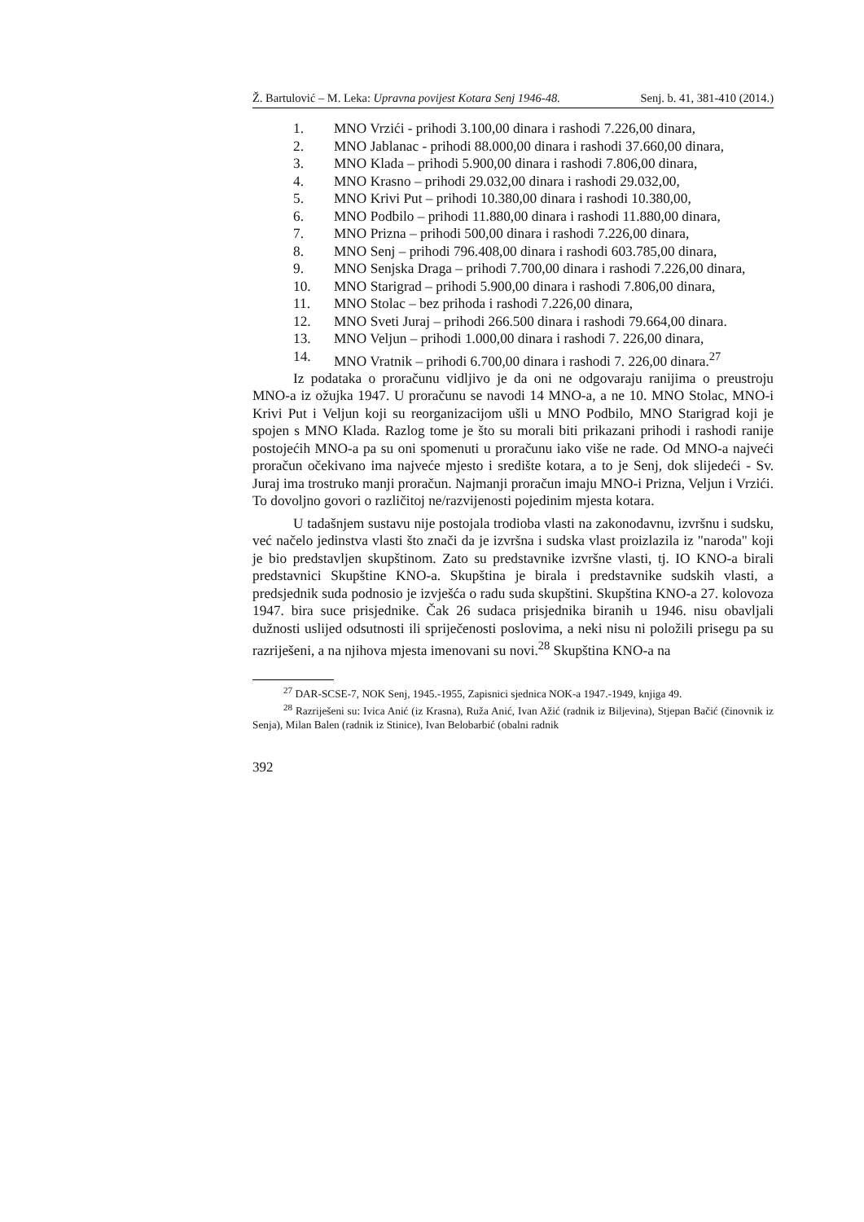Ž. Bartulović – M. Leka: Upravna povijest Kotara Senj 1946-48. Senj. b. 41, 381-410 (2014.)
1. MNO Vrzići - prihodi 3.100,00 dinara i rashodi 7.226,00 dinara,
2. MNO Jablanac - prihodi 88.000,00 dinara i rashodi 37.660,00 dinara,
3. MNO Klada – prihodi 5.900,00 dinara i rashodi 7.806,00 dinara,
4. MNO Krasno – prihodi 29.032,00 dinara i rashodi 29.032,00,
5. MNO Krivi Put – prihodi 10.380,00 dinara i rashodi 10.380,00,
6. MNO Podbilo – prihodi 11.880,00 dinara i rashodi 11.880,00 dinara,
7. MNO Prizna – prihodi 500,00 dinara i rashodi 7.226,00 dinara,
8. MNO Senj – prihodi 796.408,00 dinara i rashodi 603.785,00 dinara,
9. MNO Senjska Draga – prihodi 7.700,00 dinara i rashodi 7.226,00 dinara,
10. MNO Starigrad – prihodi 5.900,00 dinara i rashodi 7.806,00 dinara,
11. MNO Stolac – bez prihoda i rashodi 7.226,00 dinara,
12. MNO Sveti Juraj – prihodi 266.500 dinara i rashodi 79.664,00 dinara.
13. MNO Veljun – prihodi 1.000,00 dinara i rashodi 7. 226,00 dinara,
14. MNO Vratnik – prihodi 6.700,00 dinara i rashodi 7. 226,00 dinara.<sup>27</sup>
Iz podataka o proračunu vidljivo je da oni ne odgovaraju ranijima o preustroju MNO-a iz ožujka 1947. U proračunu se navodi 14 MNO-a, a ne 10. MNO Stolac, MNO-i Krivi Put i Veljun koji su reorganizacijom ušli u MNO Podbilo, MNO Starigrad koji je spojen s MNO Klada. Razlog tome je što su morali biti prikazani prihodi i rashodi ranije postojećih MNO-a pa su oni spomenuti u proračunu iako više ne rade. Od MNO-a najveći proračun očekivano ima najveće mjesto i središte kotara, a to je Senj, dok slijedeći - Sv. Juraj ima trostruko manji proračun. Najmanji proračun imaju MNO-i Prizna, Veljun i Vrzići. To dovoljno govori o različitoj ne/razvijenosti pojedinim mjesta kotara.
U tadašnjem sustavu nije postojala trodioba vlasti na zakonodavnu, izvršnu i sudsku, već načelo jedinstva vlasti što znači da je izvršna i sudska vlast proizlazila iz "naroda" koji je bio predstavljen skupštinom. Zato su predstavnike izvršne vlasti, tj. IO KNO-a birali predstavnici Skupštine KNO-a. Skupština je birala i predstavnike sudskih vlasti, a predsjednik suda podnosio je izvješća o radu suda skupštini. Skupština KNO-a 27. kolovoza 1947. bira suce prisjednike. Čak 26 sudaca prisjednika biranih u 1946. nisu obavljali dužnosti uslijed odsutnosti ili spriječenosti poslovima, a neki nisu ni položili prisegu pa su razriješeni, a na njihova mjesta imenovani su novi.<sup>28</sup> Skupština KNO-a na
<sup>27</sup> DAR-SCSE-7, NOK Senj, 1945.-1955, Zapisnici sjednica NOK-a 1947.-1949, knjiga 49.
<sup>28</sup> Razriješeni su: Ivica Anić (iz Krasna), Ruža Anić, Ivan Ažić (radnik iz Biljevina), Stjepan Bačić (činovnik iz Senja), Milan Balen (radnik iz Stinice), Ivan Belobarbić (obalni radnik
392